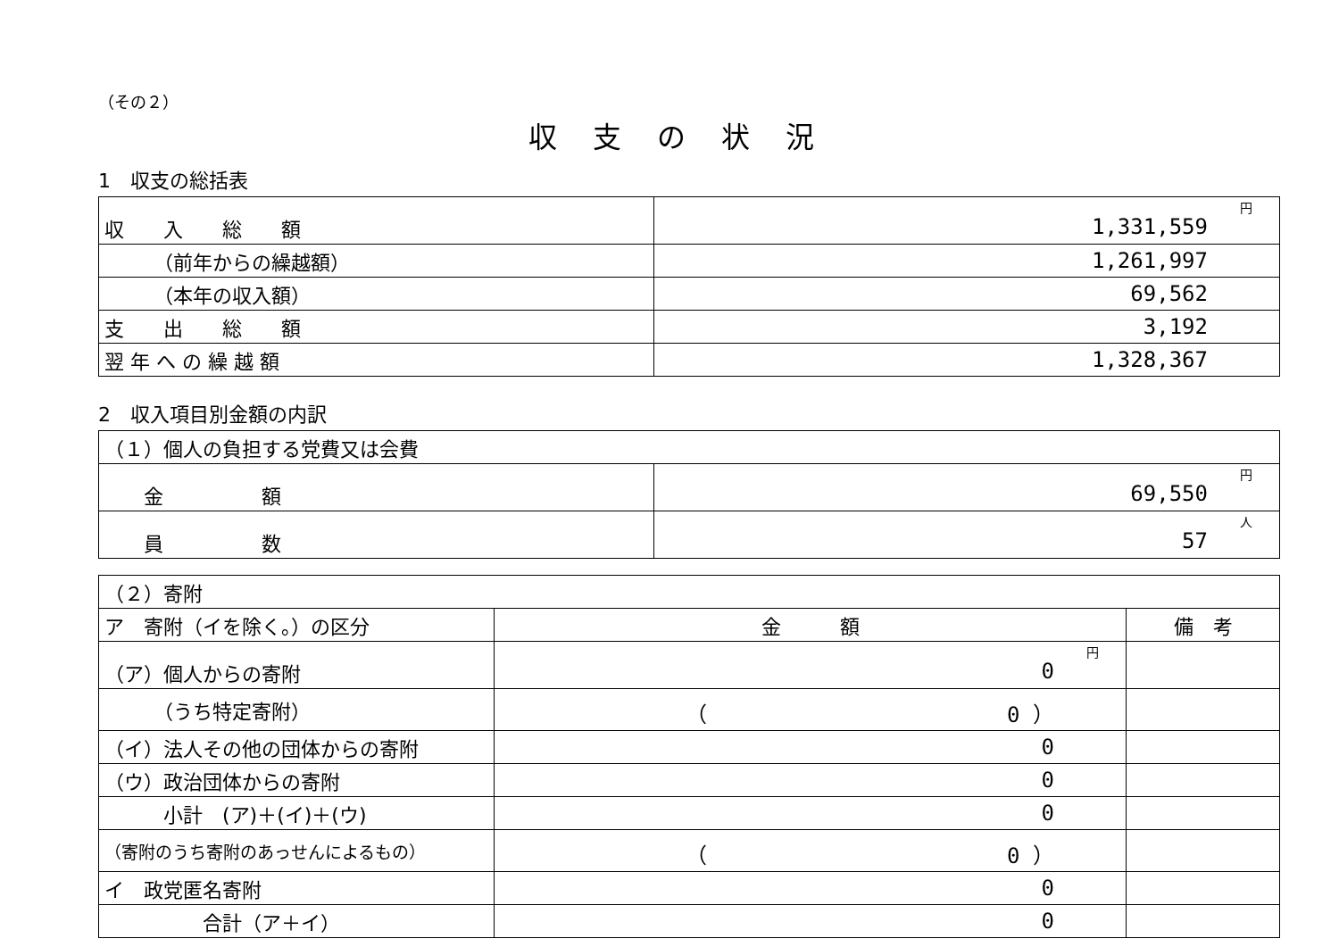（その２）
収支の状況
1　収支の総括表
| 収 入 総 額 | 円 1,331,559 |
| （前年からの繰越額） | 1,261,997 |
| （本年の収入額） | 69,562 |
| 支 出 総 額 | 3,192 |
| 翌 年 へ の 繰 越 額 | 1,328,367 |
2　収入項目別金額の内訳
| （１）個人の負担する党費又は会費 | |
| 金 額 | 円 69,550 |
| 員 数 | 人 57 |
| （２）寄附 | | |
| ア 寄附（イを除く。）の区分 | 金 額 | 備 考 |
| （ア）個人からの寄附 | 円 0 | |
| （うち特定寄附） | （ 0 ） | |
| （イ）法人その他の団体からの寄附 | 0 | |
| （ウ）政治団体からの寄附 | 0 | |
| 小計 (ア)＋(イ)＋(ウ) | 0 | |
| （寄附のうち寄附のあっせんによるもの） | （ 0 ） | |
| イ 政党匿名寄附 | 0 | |
| 合計（ア＋イ） | 0 | |